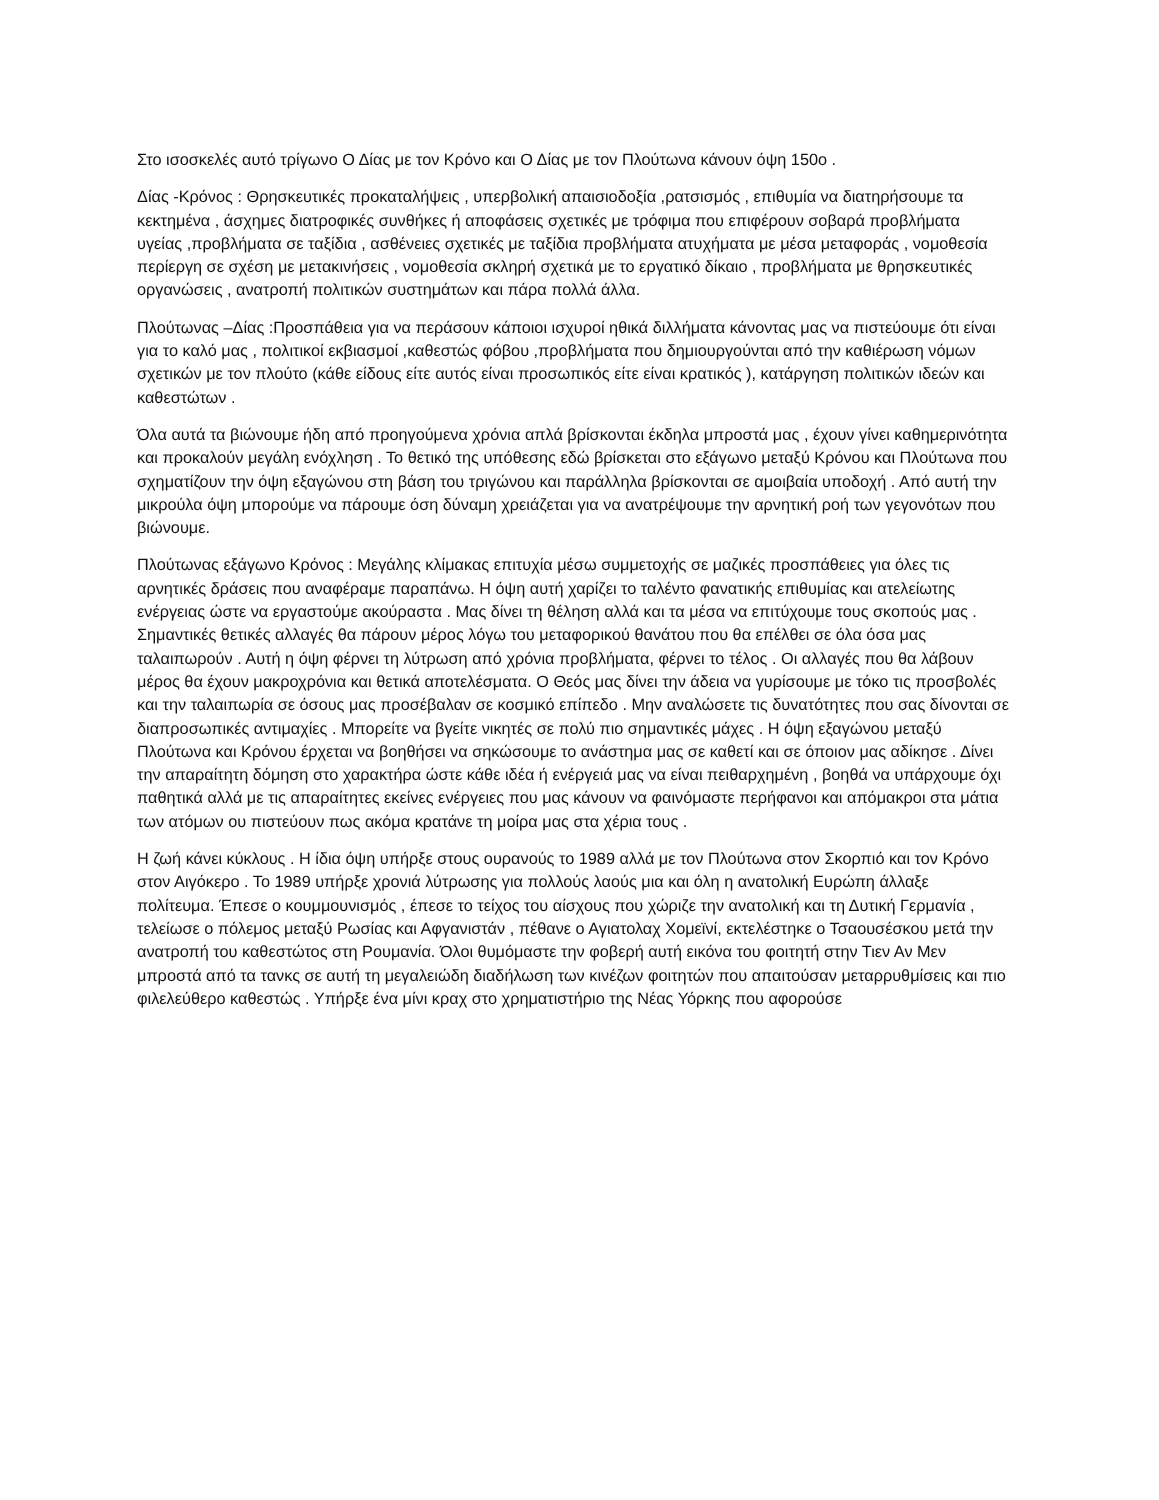Στο ισοσκελές αυτό τρίγωνο Ο Δίας με τον Κρόνο και Ο Δίας με τον Πλούτωνα κάνουν όψη 150ο .
Δίας -Κρόνος : Θρησκευτικές προκαταλήψεις , υπερβολική απαισιοδοξία ,ρατσισμός , επιθυμία να διατηρήσουμε τα κεκτημένα , άσχημες διατροφικές συνθήκες ή αποφάσεις σχετικές με τρόφιμα που επιφέρουν σοβαρά προβλήματα υγείας ,προβλήματα σε ταξίδια , ασθένειες σχετικές με ταξίδια προβλήματα ατυχήματα με μέσα μεταφοράς , νομοθεσία περίεργη σε σχέση με μετακινήσεις , νομοθεσία σκληρή σχετικά με το εργατικό δίκαιο , προβλήματα με θρησκευτικές οργανώσεις , ανατροπή πολιτικών συστημάτων και πάρα πολλά άλλα.
Πλούτωνας –Δίας :Προσπάθεια για να περάσουν κάποιοι ισχυροί ηθικά διλλήματα κάνοντας μας να πιστεύουμε ότι είναι για το καλό μας , πολιτικοί εκβιασμοί ,καθεστώς φόβου ,προβλήματα που δημιουργούνται από την καθιέρωση νόμων σχετικών με τον πλούτο (κάθε είδους είτε αυτός είναι προσωπικός είτε είναι κρατικός ), κατάργηση πολιτικών ιδεών και καθεστώτων .
Όλα αυτά τα βιώνουμε ήδη από προηγούμενα χρόνια απλά βρίσκονται έκδηλα μπροστά μας , έχουν γίνει καθημερινότητα και προκαλούν μεγάλη ενόχληση . Το θετικό της υπόθεσης εδώ βρίσκεται στο εξάγωνο μεταξύ Κρόνου και Πλούτωνα που σχηματίζουν την όψη εξαγώνου στη βάση του τριγώνου και παράλληλα βρίσκονται σε αμοιβαία υποδοχή . Από αυτή την μικρούλα όψη μπορούμε να πάρουμε όση δύναμη χρειάζεται για να ανατρέψουμε την αρνητική ροή των γεγονότων που βιώνουμε.
Πλούτωνας εξάγωνο Κρόνος : Μεγάλης κλίμακας επιτυχία μέσω συμμετοχής σε μαζικές προσπάθειες για όλες τις αρνητικές δράσεις που αναφέραμε παραπάνω. Η όψη αυτή χαρίζει το ταλέντο φανατικής επιθυμίας και ατελείωτης ενέργειας ώστε να εργαστούμε ακούραστα . Μας δίνει τη θέληση αλλά και τα μέσα να επιτύχουμε τους σκοπούς μας . Σημαντικές θετικές αλλαγές θα πάρουν μέρος λόγω του μεταφορικού θανάτου που θα επέλθει σε όλα όσα μας ταλαιπωρούν . Αυτή η όψη φέρνει τη λύτρωση από χρόνια προβλήματα, φέρνει το τέλος . Οι αλλαγές που θα λάβουν μέρος θα έχουν μακροχρόνια και θετικά αποτελέσματα. Ο Θεός μας δίνει την άδεια να γυρίσουμε με τόκο τις προσβολές και την ταλαιπωρία σε όσους μας προσέβαλαν σε κοσμικό επίπεδο . Μην αναλώσετε τις δυνατότητες που σας δίνονται σε διαπροσωπικές αντιμαχίες . Μπορείτε να βγείτε νικητές σε πολύ πιο σημαντικές μάχες . Η όψη εξαγώνου μεταξύ Πλούτωνα και Κρόνου έρχεται να βοηθήσει να σηκώσουμε το ανάστημα μας σε καθετί και σε όποιον μας αδίκησε . Δίνει την απαραίτητη δόμηση στο χαρακτήρα ώστε κάθε ιδέα ή ενέργειά μας να είναι πειθαρχημένη , βοηθά να υπάρχουμε όχι παθητικά αλλά με τις απαραίτητες εκείνες ενέργειες που μας κάνουν να φαινόμαστε περήφανοι και απόμακροι στα μάτια των ατόμων ου πιστεύουν πως ακόμα κρατάνε τη μοίρα μας στα χέρια τους .
Η ζωή κάνει κύκλους . Η ίδια όψη υπήρξε στους ουρανούς το 1989 αλλά με τον Πλούτωνα στον Σκορπιό και τον Κρόνο στον Αιγόκερο . Το 1989 υπήρξε χρονιά λύτρωσης για πολλούς λαούς μια και όλη η ανατολική Ευρώπη άλλαξε πολίτευμα. Έπεσε ο κουμμουνισμός , έπεσε το τείχος του αίσχους που χώριζε την ανατολική και τη Δυτική Γερμανία , τελείωσε ο πόλεμος μεταξύ Ρωσίας και Αφγανιστάν , πέθανε ο Αγιατολαχ Χομεϊνί, εκτελέστηκε ο Τσαουσέσκου μετά την ανατροπή του καθεστώτος στη Ρουμανία. Όλοι θυμόμαστε την φοβερή αυτή εικόνα του φοιτητή στην Τιεν Αν Μεν μπροστά από τα τανκς σε αυτή τη μεγαλειώδη διαδήλωση των κινέζων φοιτητών που απαιτούσαν μεταρρυθμίσεις και πιο φιλελεύθερο καθεστώς . Υπήρξε ένα μίνι κραχ στο χρηματιστήριο της Νέας Υόρκης που αφορούσε